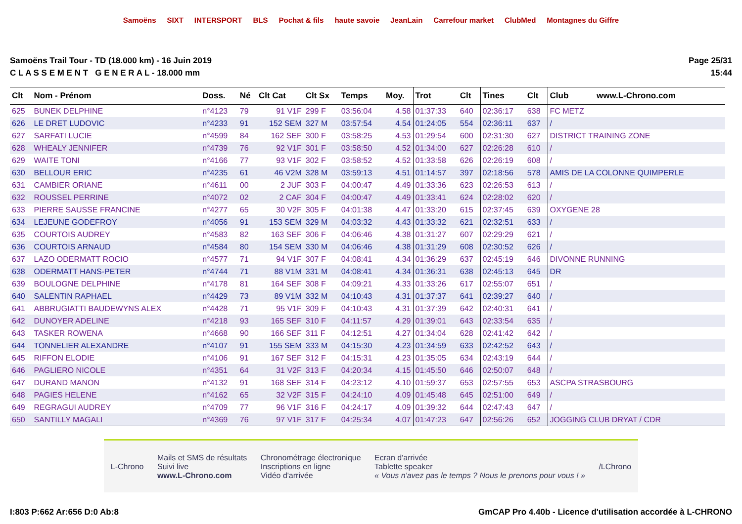Samoëns SIXT INTERSPORT BLS Pochat & fils haute savoie JeanLain Carrefour market ClubMed Montagnes du Giffre
Samoëns Trail Tour - TD (18.000 km) - 16 Juin 2019
C L A S S E M E N T G E N E R A L - 18.000 mm
Page 25/31
15:44
| Clt | Nom - Prénom | Doss. | Né | Clt Cat | Clt Sx | Temps | Moy. | Trot | Clt | Tines | Clt | Club www.L-Chrono.com |
| --- | --- | --- | --- | --- | --- | --- | --- | --- | --- | --- | --- | --- |
| 625 | BUNEK DELPHINE | n°4123 | 79 | 91 V1F | 299 F | 03:56:04 | 4.58 | 01:37:33 | 640 | 02:36:17 | 638 | FC METZ |
| 626 | LE DRET LUDOVIC | n°4233 | 91 | 152 SEM | 327 M | 03:57:54 | 4.54 | 01:24:05 | 554 | 02:36:11 | 637 | / |
| 627 | SARFATI LUCIE | n°4599 | 84 | 162 SEF | 300 F | 03:58:25 | 4.53 | 01:29:54 | 600 | 02:31:30 | 627 | DISTRICT TRAINING ZONE |
| 628 | WHEALY JENNIFER | n°4739 | 76 | 92 V1F | 301 F | 03:58:50 | 4.52 | 01:34:00 | 627 | 02:26:28 | 610 | / |
| 629 | WAITE TONI | n°4166 | 77 | 93 V1F | 302 F | 03:58:52 | 4.52 | 01:33:58 | 626 | 02:26:19 | 608 | / |
| 630 | BELLOUR ERIC | n°4235 | 61 | 46 V2M | 328 M | 03:59:13 | 4.51 | 01:14:57 | 397 | 02:18:56 | 578 | AMIS DE LA COLONNE QUIMPERLE |
| 631 | CAMBIER ORIANE | n°4611 | 00 | 2 JUF | 303 F | 04:00:47 | 4.49 | 01:33:36 | 623 | 02:26:53 | 613 | / |
| 632 | ROUSSEL PERRINE | n°4072 | 02 | 2 CAF | 304 F | 04:00:47 | 4.49 | 01:33:41 | 624 | 02:28:02 | 620 | / |
| 633 | PIERRE SAUSSE FRANCINE | n°4277 | 65 | 30 V2F | 305 F | 04:01:38 | 4.47 | 01:33:20 | 615 | 02:37:45 | 639 | OXYGENE 28 |
| 634 | LEJEUNE GODEFROY | n°4056 | 91 | 153 SEM | 329 M | 04:03:32 | 4.43 | 01:33:32 | 621 | 02:32:51 | 633 | / |
| 635 | COURTOIS AUDREY | n°4583 | 82 | 163 SEF | 306 F | 04:06:46 | 4.38 | 01:31:27 | 607 | 02:29:29 | 621 | / |
| 636 | COURTOIS ARNAUD | n°4584 | 80 | 154 SEM | 330 M | 04:06:46 | 4.38 | 01:31:29 | 608 | 02:30:52 | 626 | / |
| 637 | LAZO ODERMATT ROCIO | n°4577 | 71 | 94 V1F | 307 F | 04:08:41 | 4.34 | 01:36:29 | 637 | 02:45:19 | 646 | DIVONNE RUNNING |
| 638 | ODERMATT HANS-PETER | n°4744 | 71 | 88 V1M | 331 M | 04:08:41 | 4.34 | 01:36:31 | 638 | 02:45:13 | 645 | DR |
| 639 | BOULOGNE DELPHINE | n°4178 | 81 | 164 SEF | 308 F | 04:09:21 | 4.33 | 01:33:26 | 617 | 02:55:07 | 651 | / |
| 640 | SALENTIN RAPHAEL | n°4429 | 73 | 89 V1M | 332 M | 04:10:43 | 4.31 | 01:37:37 | 641 | 02:39:27 | 640 | / |
| 641 | ABBRUGIATTI BAUDEWYNS ALEX | n°4428 | 71 | 95 V1F | 309 F | 04:10:43 | 4.31 | 01:37:39 | 642 | 02:40:31 | 641 | / |
| 642 | DUNOYER ADELINE | n°4218 | 93 | 165 SEF | 310 F | 04:11:57 | 4.29 | 01:39:01 | 643 | 02:33:54 | 635 | / |
| 643 | TASKER ROWENA | n°4668 | 90 | 166 SEF | 311 F | 04:12:51 | 4.27 | 01:34:04 | 628 | 02:41:42 | 642 | / |
| 644 | TONNELIER ALEXANDRE | n°4107 | 91 | 155 SEM | 333 M | 04:15:30 | 4.23 | 01:34:59 | 633 | 02:42:52 | 643 | / |
| 645 | RIFFON ELODIE | n°4106 | 91 | 167 SEF | 312 F | 04:15:31 | 4.23 | 01:35:05 | 634 | 02:43:19 | 644 | / |
| 646 | PAGLIERO NICOLE | n°4351 | 64 | 31 V2F | 313 F | 04:20:34 | 4.15 | 01:45:50 | 646 | 02:50:07 | 648 | / |
| 647 | DURAND MANON | n°4132 | 91 | 168 SEF | 314 F | 04:23:12 | 4.10 | 01:59:37 | 653 | 02:57:55 | 653 | ASCPA STRASBOURG |
| 648 | PAGIES HELENE | n°4162 | 65 | 32 V2F | 315 F | 04:24:10 | 4.09 | 01:45:48 | 645 | 02:51:00 | 649 | / |
| 649 | REGRAGUI AUDREY | n°4709 | 77 | 96 V1F | 316 F | 04:24:17 | 4.09 | 01:39:32 | 644 | 02:47:43 | 647 | / |
| 650 | SANTILLY MAGALI | n°4369 | 76 | 97 V1F | 317 F | 04:25:34 | 4.07 | 01:47:23 | 647 | 02:56:26 | 652 | JOGGING CLUB DRYAT / CDR |
L-Chrono
Mails et SMS de résultats
Suivi live
www.L-Chrono.com
Chronométrage électronique
Inscriptions en ligne
Vidéo d'arrivée
Ecran d'arrivée
Tablette speaker
« Vous n'avez pas le temps ? Nous le prenons pour vous ! »
/LChrono
I:803 P:662 Ar:656 D:0 Ab:8 GmCAP Pro 4.40b - Licence d'utilisation accordée à L-CHRONO